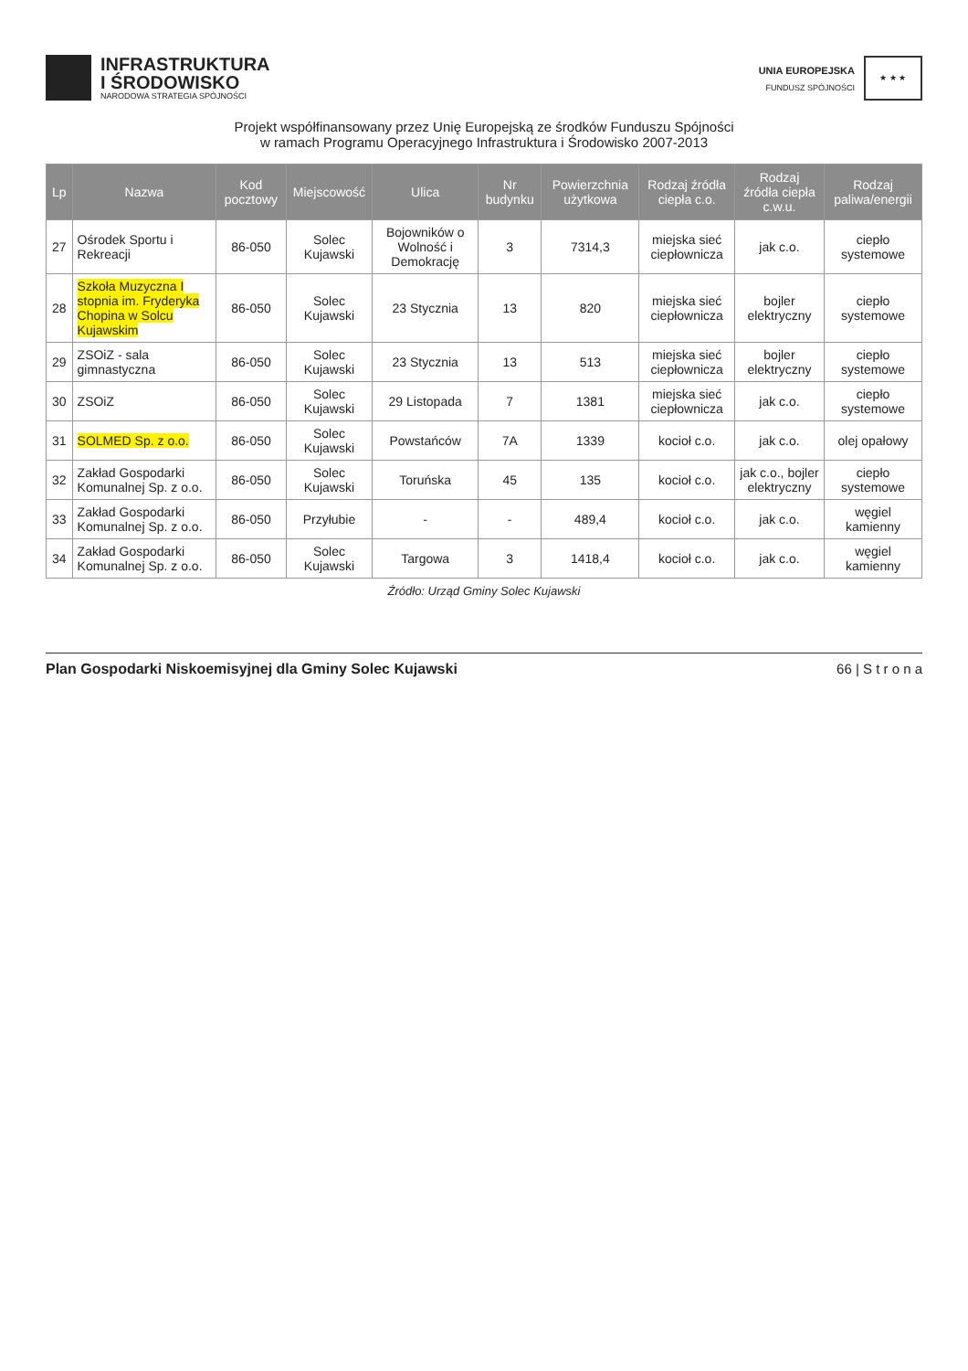INFRASTRUKTURA
I ŚRODOWISKO
NARODOWA STRATEGIA SPÓJNOŚCI
UNIA EUROPEJSKA
FUNDUSZ SPÓJNOŚCI
★ ★ ★
Projekt współfinansowany przez Unię Europejską ze środków Funduszu Spójności
w ramach Programu Operacyjnego Infrastruktura i Środowisko 2007-2013
| Lp | Nazwa | Kod pocztowy | Miejscowość | Ulica | Nr budynku | Powierzchnia użytkowa | Rodzaj źródła ciepła c.o. | Rodzaj źródła ciepła c.w.u. | Rodzaj paliwa/energii |
| --- | --- | --- | --- | --- | --- | --- | --- | --- | --- |
| 27 | Ośrodek Sportu i Rekreacji | 86-050 | Solec Kujawski | Bojowników o Wolność i Demokrację | 3 | 7314,3 | miejska sieć ciepłownicza | jak c.o. | ciepło systemowe |
| 28 | Szkoła Muzyczna I stopnia im. Fryderyka Chopina w Solcu Kujawskim | 86-050 | Solec Kujawski | 23 Stycznia | 13 | 820 | miejska sieć ciepłownicza | bojler elektryczny | ciepło systemowe |
| 29 | ZSOiZ - sala gimnastyczna | 86-050 | Solec Kujawski | 23 Stycznia | 13 | 513 | miejska sieć ciepłownicza | bojler elektryczny | ciepło systemowe |
| 30 | ZSOiZ | 86-050 | Solec Kujawski | 29 Listopada | 7 | 1381 | miejska sieć ciepłownicza | jak c.o. | ciepło systemowe |
| 31 | SOLMED Sp. z o.o. | 86-050 | Solec Kujawski | Powstańców | 7A | 1339 | kocioł c.o. | jak c.o. | olej opałowy |
| 32 | Zakład Gospodarki Komunalnej Sp. z o.o. | 86-050 | Solec Kujawski | Toruńska | 45 | 135 | kocioł c.o. | jak c.o., bojler elektryczny | ciepło systemowe |
| 33 | Zakład Gospodarki Komunalnej Sp. z o.o. | 86-050 | Przyłubie | - | - | 489,4 | kocioł c.o. | jak c.o. | węgiel kamienny |
| 34 | Zakład Gospodarki Komunalnej Sp. z o.o. | 86-050 | Solec Kujawski | Targowa | 3 | 1418,4 | kocioł c.o. | jak c.o. | węgiel kamienny |
Źródło: Urząd Gminy Solec Kujawski
Plan Gospodarki Niskoemisyjnej dla Gminy Solec Kujawski 66 | S t r o n a